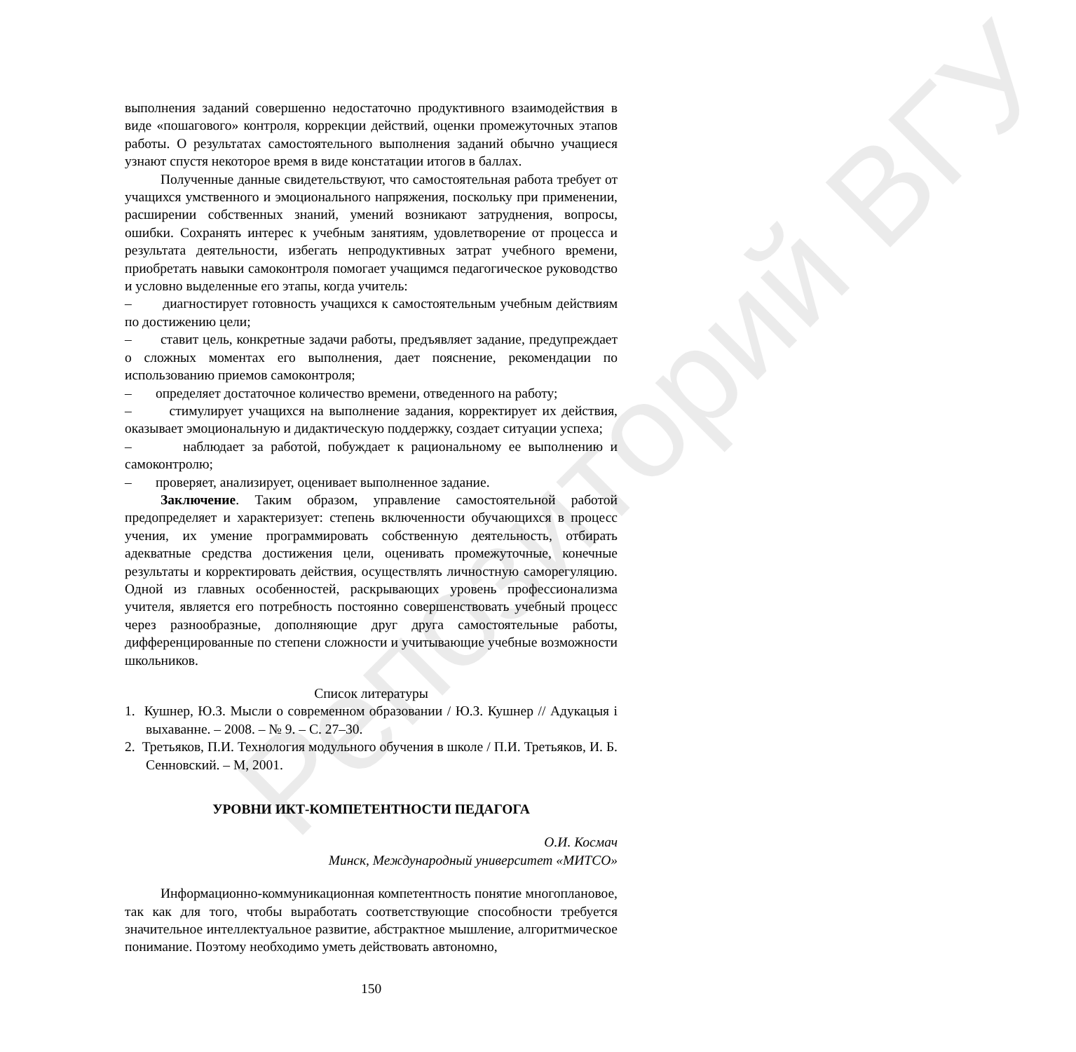Репозиторий ВГУ
выполнения заданий совершенно недостаточно продуктивного взаимодействия в виде «пошагового» контроля, коррекции действий, оценки промежуточных этапов работы. О результатах самостоятельного выполнения заданий обычно учащиеся узнают спустя некоторое время в виде констатации итогов в баллах.
Полученные данные свидетельствуют, что самостоятельная работа требует от учащихся умственного и эмоционального напряжения, поскольку при применении, расширении собственных знаний, умений возникают затруднения, вопросы, ошибки. Сохранять интерес к учебным занятиям, удовлетворение от процесса и результата деятельности, избегать непродуктивных затрат учебного времени, приобретать навыки самоконтроля помогает учащимся педагогическое руководство и условно выделенные его этапы, когда учитель:
– диагностирует готовность учащихся к самостоятельным учебным действиям по достижению цели;
– ставит цель, конкретные задачи работы, предъявляет задание, предупреждает о сложных моментах его выполнения, дает пояснение, рекомендации по использованию приемов самоконтроля;
– определяет достаточное количество времени, отведенного на работу;
– стимулирует учащихся на выполнение задания, корректирует их действия, оказывает эмоциональную и дидактическую поддержку, создает ситуации успеха;
– наблюдает за работой, побуждает к рациональному ее выполнению и самоконтролю;
– проверяет, анализирует, оценивает выполненное задание.
Заключение. Таким образом, управление самостоятельной работой предопределяет и характеризует: степень включенности обучающихся в процесс учения, их умение программировать собственную деятельность, отбирать адекватные средства достижения цели, оценивать промежуточные, конечные результаты и корректировать действия, осуществлять личностную саморегуляцию. Одной из главных особенностей, раскрывающих уровень профессионализма учителя, является его потребность постоянно совершенствовать учебный процесс через разнообразные, дополняющие друг друга самостоятельные работы, дифференцированные по степени сложности и учитывающие учебные возможности школьников.
Список литературы
1. Кушнер, Ю.З. Мысли о современном образовании / Ю.З. Кушнер // Адукацыя і выхаванне. – 2008. – № 9. – С. 27–30.
2. Третьяков, П.И. Технология модульного обучения в школе / П.И. Третьяков, И. Б. Сенновский. – М, 2001.
УРОВНИ ИКТ-КОМПЕТЕНТНОСТИ ПЕДАГОГА
О.И. Космач
Минск, Международный университет «МИТСО»
Информационно-коммуникационная компетентность понятие многоплановое, так как для того, чтобы выработать соответствующие способности требуется значительное интеллектуальное развитие, абстрактное мышление, алгоритмическое понимание. Поэтому необходимо уметь действовать автономно,
150